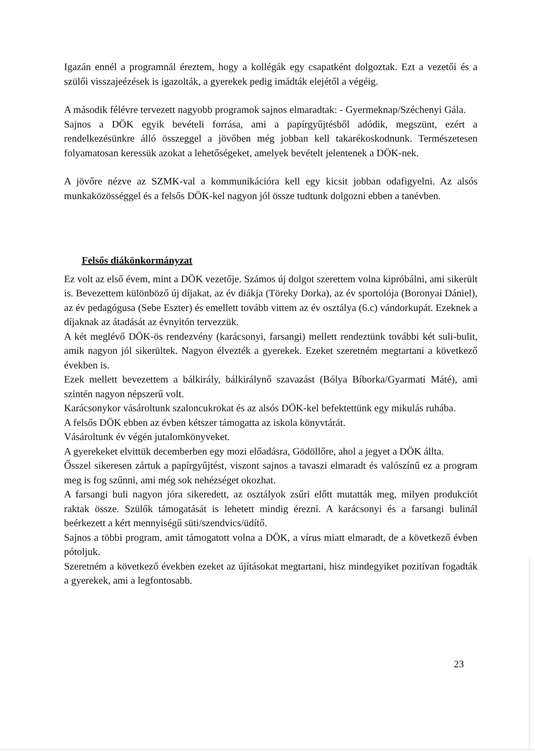Igazán ennél a programnál éreztem, hogy a kollégák egy csapatként dolgoztak. Ezt a vezetői és a szülői visszajeézések is igazolták, a gyerekek pedig imádták elejétől a végéig.
A második félévre tervezett nagyobb programok sajnos elmaradtak: - Gyermeknap/Széchenyi Gála.
Sajnos a DÖK egyik bevételi forrása, ami a papírgyűjtésből adódik, megszünt, ezért a rendelkezésünkre álló összeggel a jövőben még jobban kell takarékoskodnunk. Természetesen folyamatosan keressük azokat a lehetőségeket, amelyek bevételt jelentenek a DÖK-nek.
A jövőre nézve az SZMK-val a kommunikációra kell egy kicsit jobban odafigyelni. Az alsós munkaközösséggel és a felsős DÖK-kel nagyon jól össze tudtunk dolgozni ebben a tanévben.
Felsős diákönkormányzat
Ez volt az első évem, mint a DÖK vezetője. Számos új dolgot szerettem volna kipróbálni, ami sikerült is. Bevezettem különböző új díjakat, az év diákja (Töreky Dorka), az év sportolója (Boronyai Dániel), az év pedagógusa (Sebe Eszter) és emellett tovább vittem az év osztálya (6.c) vándorkupát. Ezeknek a díjaknak az átadását az évnyitón tervezzük.
A két meglévő DÖK-ös rendezvény (karácsonyi, farsangi) mellett rendeztünk további két suli-bulit, amik nagyon jól sikerültek. Nagyon élvezték a gyerekek. Ezeket szeretném megtartani a következő években is.
Ezek mellett bevezettem a bálkirály, bálkirálynő szavazást (Bólya Bíborka/Gyarmati Máté), ami szintén nagyon népszerű volt.
Karácsonykor vásároltunk szaloncukrokat és az alsós DÖK-kel befektettünk egy mikulás ruhába.
A felsős DÖK ebben az évben kétszer támogatta az iskola könyvtárát.
Vásároltunk év végén jutalomkönyveket.
A gyerekeket elvittük decemberben egy mozi előadásra, Gödöllőre, ahol a jegyet a DÖK állta.
Ősszel sikeresen zártuk a papírgyűjtést, viszont sajnos a tavaszi elmaradt és valószínű ez a program meg is fog szűnni, ami még sok nehézséget okozhat.
A farsangi buli nagyon jóra sikeredett, az osztályok zsűri előtt mutatták meg, milyen produkciót raktak össze. Szülők támogatását is lehetett mindig érezni. A karácsonyi és a farsangi bulinál beérkezett a kért mennyiségű süti/szendvics/üdítő.
Sajnos a többi program, amit támogatott volna a DÖK, a vírus miatt elmaradt, de a következő évben pótoljuk.
Szeretném a következő években ezeket az újításokat megtartani, hisz mindegyiket pozitívan fogadták a gyerekek, ami a legfontosabb.
23